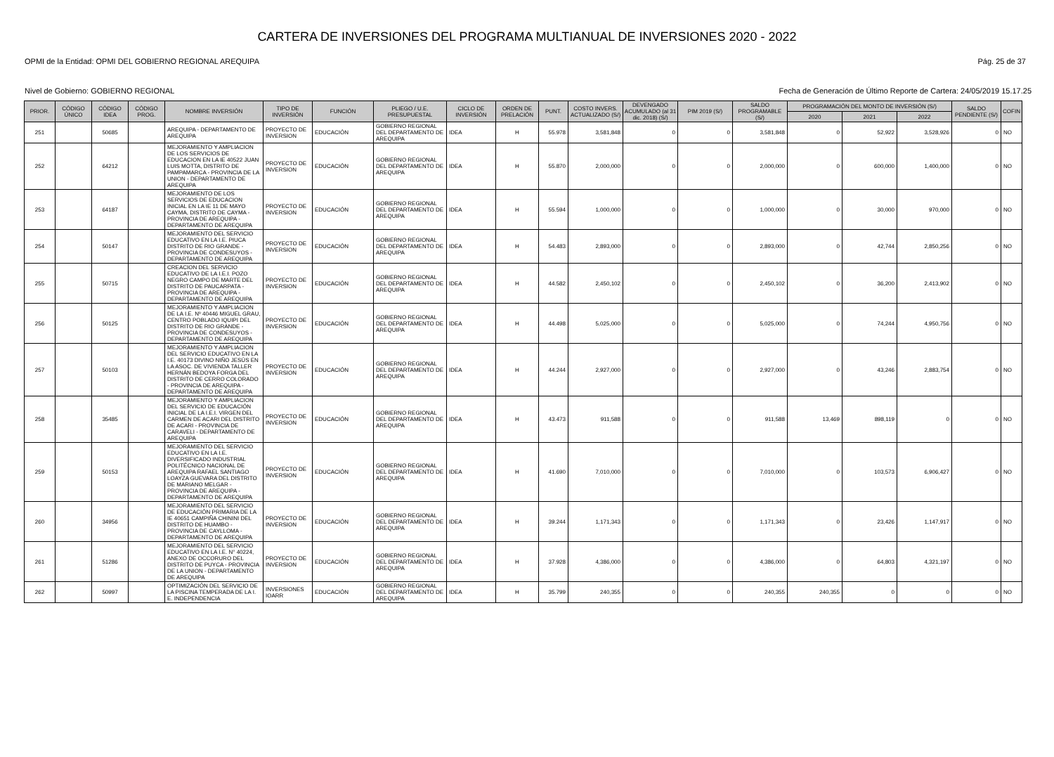CARTERA DE INVERSIONES DEL PROGRAMA MULTIANUAL DE INVERSIONES 2020 - 2022
OPMI de la Entidad: OPMI DEL GOBIERNO REGIONAL AREQUIPA Pág. 25 de 37
Nivel de Gobierno: GOBIERNO REGIONAL Fecha de Generación de Último Reporte de Cartera: 24/05/2019 15.17.25
| PRIOR. | CÓDIGO ÚNICO | CÓDIGO IDEA | CÓDIGO PROG. | NOMBRE INVERSIÓN | TIPO DE INVERSIÓN | FUNCIÓN | PLIEGO / U.E. PRESUPUESTAL | CICLO DE INVERSIÓN | ORDEN DE PRELACIÓN | PUNT. | COSTO INVERS. ACTUALIZADO (S/) | DEVENGADO ACUMULADO (al 31 dic. 2018) (S/) | PIM 2019 (S/) | SALDO PROGRAMABLE (S/) | PROGRAMACIÓN DEL MONTO DE INVERSIÓN (S/) | | | SALDO PENDIENTE (S/) | COFIN |
| --- | --- | --- | --- | --- | --- | --- | --- | --- | --- | --- | --- | --- | --- | --- | --- | --- | --- | --- | --- |
| | | | | | | | | | | | | | | | 2020 | 2021 | 2022 | | |
| 251 | | 50685 | | AREQUIPA - DEPARTAMENTO DE AREQUIPA | PROYECTO DE INVERSION | EDUCACIÓN | GOBIERNO REGIONAL DEL DEPARTAMENTO DE AREQUIPA | IDEA | H | 55.978 | 3,581,848 | 0 | 0 | 3,581,848 | 0 | 52,922 | 3,528,926 | 0 | NO |
| 252 | | 64212 | | MEJORAMIENTO Y AMPLIACION DE LOS SERVICIOS DE EDUCACION EN LA IE 40522 JUAN LUIS MOTTA, DISTRITO DE PAMPAMARCA - PROVINCIA DE LA UNION - DEPARTAMENTO DE AREQUIPA | PROYECTO DE INVERSION | EDUCACIÓN | GOBIERNO REGIONAL DEL DEPARTAMENTO DE AREQUIPA | IDEA | H | 55.870 | 2,000,000 | 0 | 0 | 2,000,000 | 0 | 600,000 | 1,400,000 | 0 | NO |
| 253 | | 64187 | | MEJORAMIENTO DE LOS SERVICIOS DE EDUCACION INICIAL EN LA IE 11 DE MAYO CAYMA, DISTRITO DE CAYMA - PROVINCIA DE AREQUIPA - DEPARTAMENTO DE AREQUIPA | PROYECTO DE INVERSION | EDUCACIÓN | GOBIERNO REGIONAL DEL DEPARTAMENTO DE AREQUIPA | IDEA | H | 55.594 | 1,000,000 | 0 | 0 | 1,000,000 | 0 | 30,000 | 970,000 | 0 | NO |
| 254 | | 50147 | | MEJORAMIENTO DEL SERVICIO EDUCATIVO EN LA I.E. PIUCA DISTRITO DE RIO GRANDE - PROVINCIA DE CONDESUYOS - DEPARTAMENTO DE AREQUIPA | PROYECTO DE INVERSION | EDUCACIÓN | GOBIERNO REGIONAL DEL DEPARTAMENTO DE AREQUIPA | IDEA | H | 54.483 | 2,893,000 | 0 | 0 | 2,893,000 | 0 | 42,744 | 2,850,256 | 0 | NO |
| 255 | | 50715 | | CREACION DEL SERVICIO EDUCATIVO DE LA I.E.I. POZO NEGRO CAMPO DE MARTE DEL DISTRITO DE PAUCARPATA - PROVINCIA DE AREQUIPA - DEPARTAMENTO DE AREQUIPA | PROYECTO DE INVERSION | EDUCACIÓN | GOBIERNO REGIONAL DEL DEPARTAMENTO DE AREQUIPA | IDEA | H | 44.582 | 2,450,102 | 0 | 0 | 2,450,102 | 0 | 36,200 | 2,413,902 | 0 | NO |
| 256 | | 50125 | | MEJORAMIENTO Y AMPLIACION DE LA I.E. Nº 40446 MIGUEL GRAU, CENTRO POBLADO IQUIPI DEL DISTRITO DE RIO GRANDE - PROVINCIA DE CONDESUYOS - DEPARTAMENTO DE AREQUIPA | PROYECTO DE INVERSION | EDUCACIÓN | GOBIERNO REGIONAL DEL DEPARTAMENTO DE AREQUIPA | IDEA | H | 44.498 | 5,025,000 | 0 | 0 | 5,025,000 | 0 | 74,244 | 4,950,756 | 0 | NO |
| 257 | | 50103 | | MEJORAMIENTO Y AMPLIACION DEL SERVICIO EDUCATIVO EN LA I.E. 40173 DIVINO NIÑO JESÚS EN LA ASOC. DE VIVIENDA TALLER HERNÁN BEDOYA FORGA DEL DISTRITO DE CERRO COLORADO - PROVINCIA DE AREQUIPA - DEPARTAMENTO DE AREQUIPA | PROYECTO DE INVERSION | EDUCACIÓN | GOBIERNO REGIONAL DEL DEPARTAMENTO DE AREQUIPA | IDEA | H | 44.244 | 2,927,000 | 0 | 0 | 2,927,000 | 0 | 43,246 | 2,883,754 | 0 | NO |
| 258 | | 35485 | | MEJORAMIENTO Y AMPLIACION DEL SERVICIO DE EDUCACIÓN INICIAL DE LA I.E.I. VIRGEN DEL CARMEN DE ACARI DEL DISTRITO DE ACARI - PROVINCIA DE CARAVELI - DEPARTAMENTO DE AREQUIPA | PROYECTO DE INVERSION | EDUCACIÓN | GOBIERNO REGIONAL DEL DEPARTAMENTO DE AREQUIPA | IDEA | H | 43.473 | 911,588 | 0 | 0 | 911,588 | 13,469 | 898,119 | 0 | 0 | NO |
| 259 | | 50153 | | MEJORAMIENTO DEL SERVICIO EDUCATIVO EN LA I.E. DIVERSIFICADO INDUSTRIAL POLITÉCNICO NACIONAL DE AREQUIPA RAFAEL SANTIAGO LOAYZA GUEVARA DEL DISTRITO DE MARIANO MELGAR - PROVINCIA DE AREQUIPA - DEPARTAMENTO DE AREQUIPA | PROYECTO DE INVERSION | EDUCACIÓN | GOBIERNO REGIONAL DEL DEPARTAMENTO DE AREQUIPA | IDEA | H | 41.690 | 7,010,000 | 0 | 0 | 7,010,000 | 0 | 103,573 | 6,906,427 | 0 | NO |
| 260 | | 34956 | | MEJORAMIENTO DEL SERVICIO DE EDUCACIÓN PRIMARIA DE LA IE 40651 CAMPIÑA CHININI DEL DISTRITO DE HUAMBO - PROVINCIA DE CAYLLOMA - DEPARTAMENTO DE AREQUIPA | PROYECTO DE INVERSION | EDUCACIÓN | GOBIERNO REGIONAL DEL DEPARTAMENTO DE AREQUIPA | IDEA | H | 39.244 | 1,171,343 | 0 | 0 | 1,171,343 | 0 | 23,426 | 1,147,917 | 0 | NO |
| 261 | | 51286 | | MEJORAMIENTO DEL SERVICIO EDUCATIVO EN LA I.E. N° 40224, ANEXO DE OCCORURO DEL DISTRITO DE PUYCA - PROVINCIA DE LA UNION - DEPARTAMENTO DE AREQUIPA | PROYECTO DE INVERSION | EDUCACIÓN | GOBIERNO REGIONAL DEL DEPARTAMENTO DE AREQUIPA | IDEA | H | 37.928 | 4,386,000 | 0 | 0 | 4,386,000 | 0 | 64,803 | 4,321,197 | 0 | NO |
| 262 | | 50997 | | OPTIMIZACIÓN DEL SERVICIO DE LA PISCINA TEMPERADA DE LA I. E. INDEPENDENCIA | INVERSIONES IOARR | EDUCACIÓN | GOBIERNO REGIONAL DEL DEPARTAMENTO DE AREQUIPA | IDEA | H | 35.799 | 240,355 | 0 | 0 | 240,355 | 240,355 | 0 | 0 | 0 | NO |